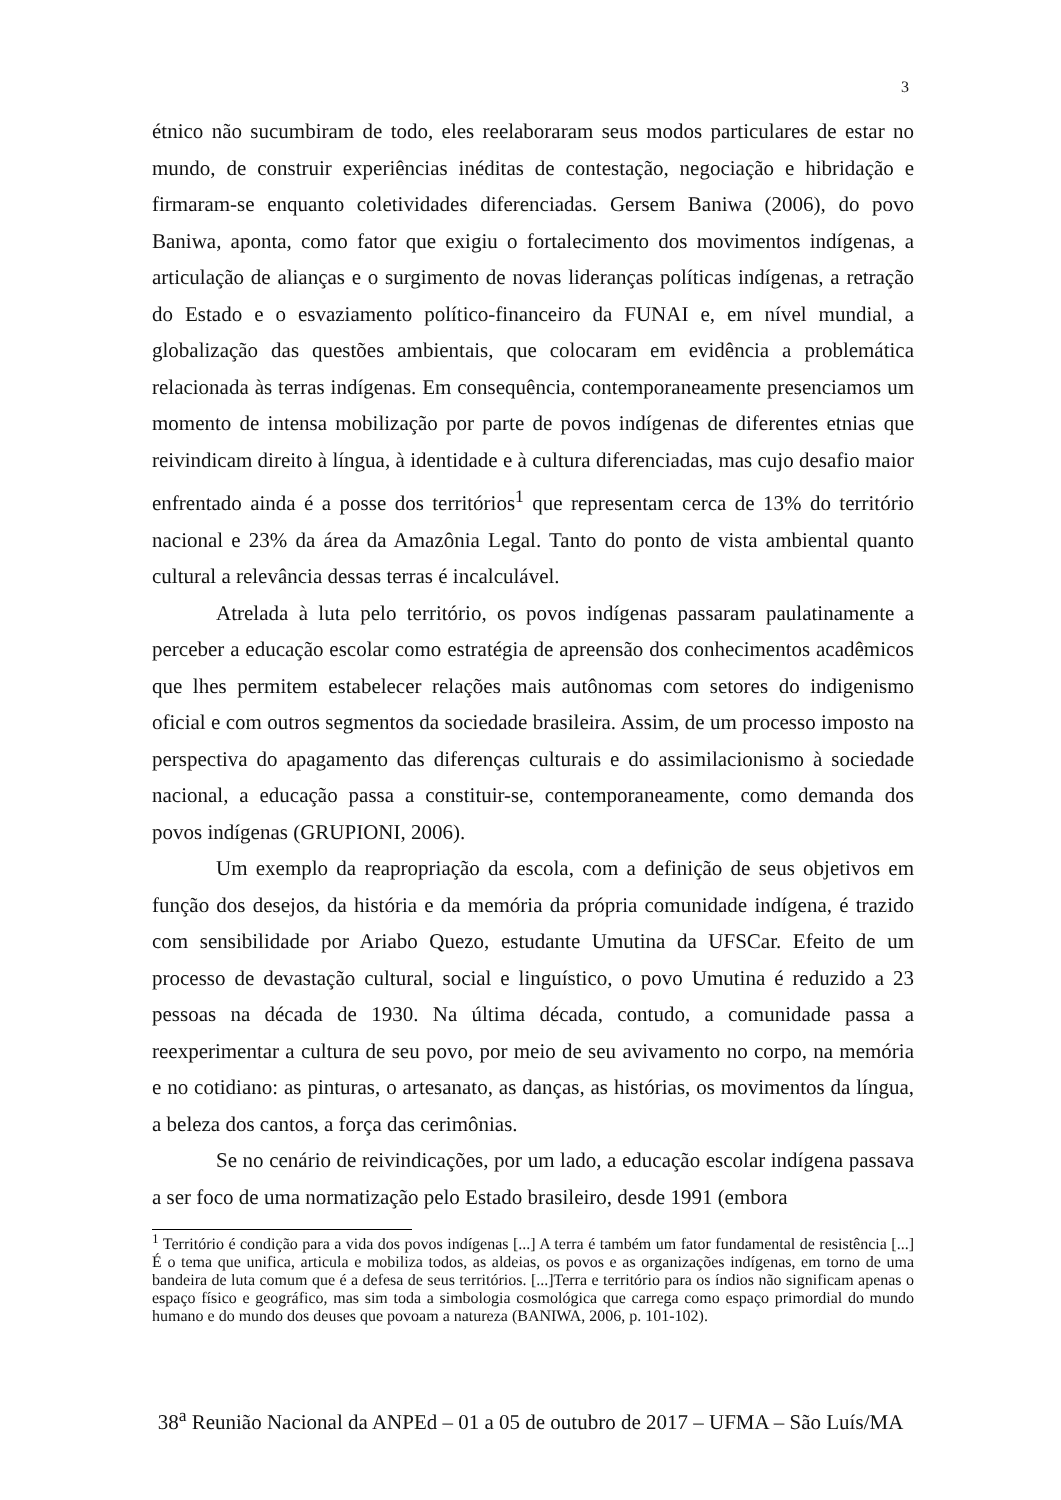3
étnico não sucumbiram de todo, eles reelaboraram seus modos particulares de estar no mundo, de construir experiências inéditas de contestação, negociação e hibridação e firmaram-se enquanto coletividades diferenciadas. Gersem Baniwa (2006), do povo Baniwa, aponta, como fator que exigiu o fortalecimento dos movimentos indígenas, a articulação de alianças e o surgimento de novas lideranças políticas indígenas, a retração do Estado e o esvaziamento político-financeiro da FUNAI e, em nível mundial, a globalização das questões ambientais, que colocaram em evidência a problemática relacionada às terras indígenas. Em consequência, contemporaneamente presenciamos um momento de intensa mobilização por parte de povos indígenas de diferentes etnias que reivindicam direito à língua, à identidade e à cultura diferenciadas, mas cujo desafio maior enfrentado ainda é a posse dos territórios<sup>1</sup> que representam cerca de 13% do território nacional e 23% da área da Amazônia Legal. Tanto do ponto de vista ambiental quanto cultural a relevância dessas terras é incalculável.
Atrelada à luta pelo território, os povos indígenas passaram paulatinamente a perceber a educação escolar como estratégia de apreensão dos conhecimentos acadêmicos que lhes permitem estabelecer relações mais autônomas com setores do indigenismo oficial e com outros segmentos da sociedade brasileira. Assim, de um processo imposto na perspectiva do apagamento das diferenças culturais e do assimilacionismo à sociedade nacional, a educação passa a constituir-se, contemporaneamente, como demanda dos povos indígenas (GRUPIONI, 2006).
Um exemplo da reapropriação da escola, com a definição de seus objetivos em função dos desejos, da história e da memória da própria comunidade indígena, é trazido com sensibilidade por Ariabo Quezo, estudante Umutina da UFSCar. Efeito de um processo de devastação cultural, social e linguístico, o povo Umutina é reduzido a 23 pessoas na década de 1930. Na última década, contudo, a comunidade passa a reexperimentar a cultura de seu povo, por meio de seu avivamento no corpo, na memória e no cotidiano: as pinturas, o artesanato, as danças, as histórias, os movimentos da língua, a beleza dos cantos, a força das cerimônias.
Se no cenário de reivindicações, por um lado, a educação escolar indígena passava a ser foco de uma normatização pelo Estado brasileiro, desde 1991 (embora
<sup>1</sup> Território é condição para a vida dos povos indígenas [...] A terra é também um fator fundamental de resistência [...] É o tema que unifica, articula e mobiliza todos, as aldeias, os povos e as organizações indígenas, em torno de uma bandeira de luta comum que é a defesa de seus territórios. [...]Terra e território para os índios não significam apenas o espaço físico e geográfico, mas sim toda a simbologia cosmológica que carrega como espaço primordial do mundo humano e do mundo dos deuses que povoam a natureza (BANIWA, 2006, p. 101-102).
38<sup>a</sup> Reunião Nacional da ANPEd – 01 a 05 de outubro de 2017 – UFMA – São Luís/MA